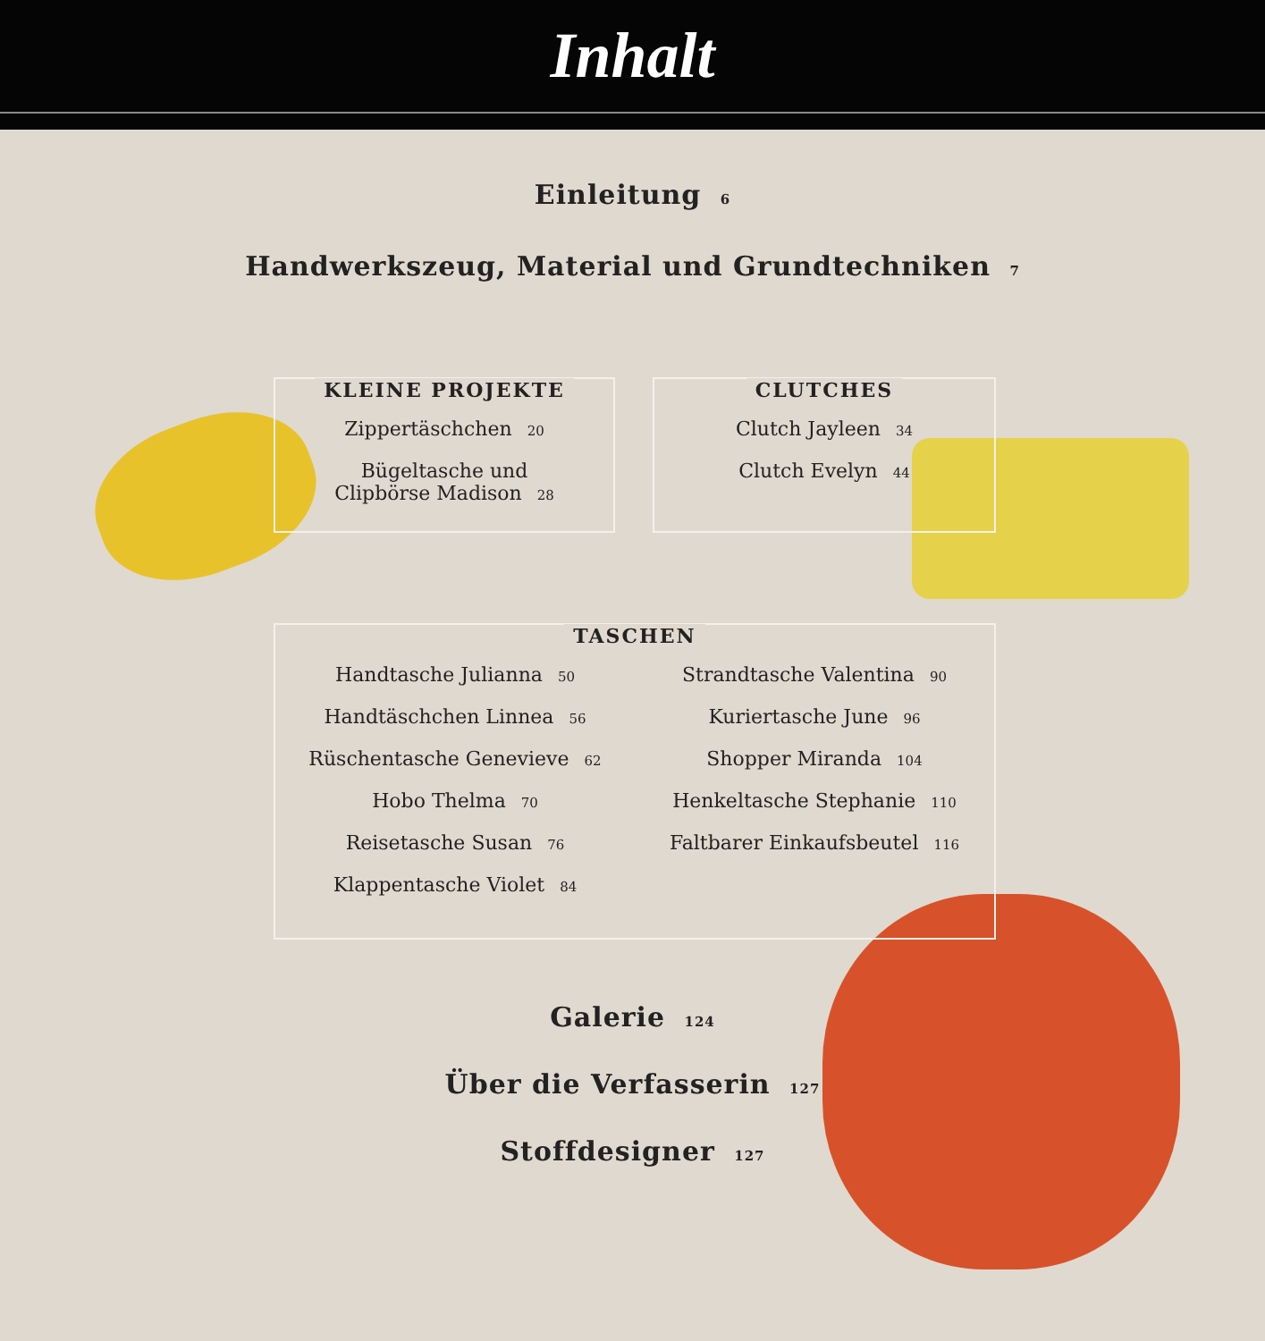Inhalt
Einleitung 6
Handwerkszeug, Material und Grundtechniken 7
KLEINE PROJEKTE
Zippertäschchen 20
Bügeltasche und
Clipbörse Madison 28
CLUTCHES
Clutch Jayleen 34
Clutch Evelyn 44
TASCHEN
Handtasche Julianna 50
Handtäschchen Linnea 56
Rüschentasche Genevieve 62
Hobo Thelma 70
Reisetasche Susan 76
Klappentasche Violet 84
Strandtasche Valentina 90
Kuriertasche June 96
Shopper Miranda 104
Henkeltasche Stephanie 110
Faltbarer Einkaufsbeutel 116
Galerie 124
Über die Verfasserin 127
Stoffdesigner 127